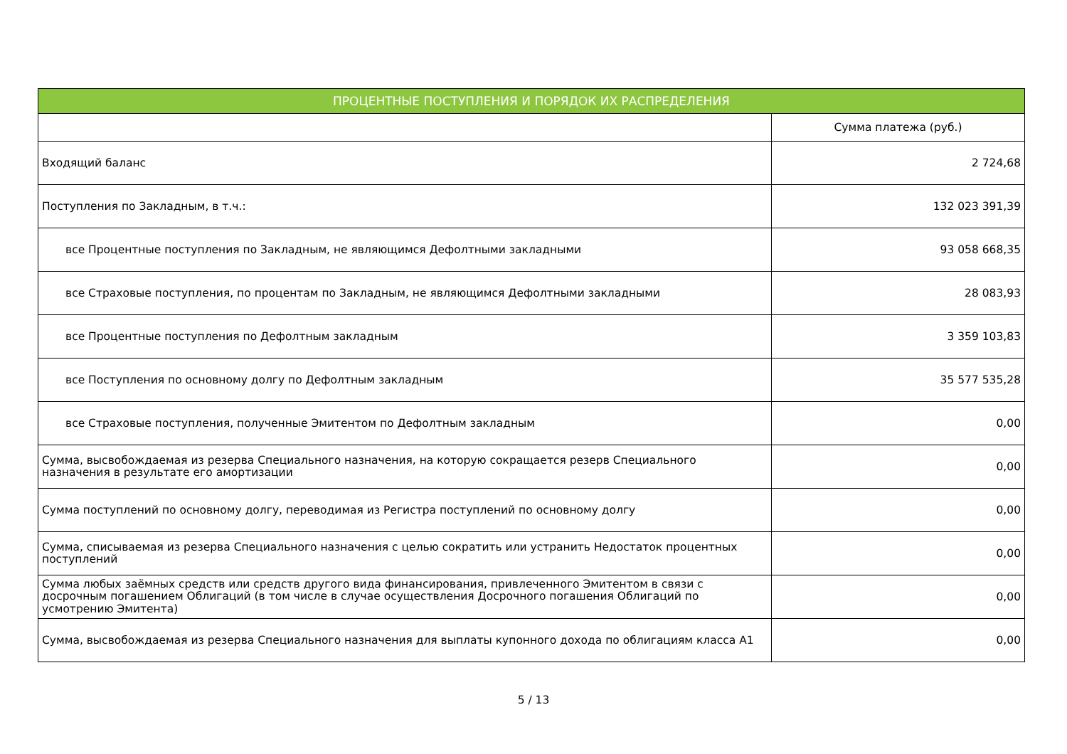| ПРОЦЕНТНЫЕ ПОСТУПЛЕНИЯ И ПОРЯДОК ИХ РАСПРЕДЕЛЕНИЯ | |
| --- | --- |
| | Сумма платежа (руб.) |
| Входящий баланс | 2 724,68 |
| Поступления по Закладным, в т.ч.: | 132 023 391,39 |
| все Процентные поступления по Закладным, не являющимся Дефолтными закладными | 93 058 668,35 |
| все Страховые поступления, по процентам по Закладным, не являющимся Дефолтными закладными | 28 083,93 |
| все Процентные поступления по Дефолтным закладным | 3 359 103,83 |
| все Поступления по основному долгу по Дефолтным закладным | 35 577 535,28 |
| все Страховые поступления, полученные Эмитентом по Дефолтным закладным | 0,00 |
| Сумма, высвобождаемая из резерва Специального назначения, на которую сокращается резерв Специального назначения в результате его амортизации | 0,00 |
| Сумма поступлений по основному долгу, переводимая из Регистра поступлений по основному долгу | 0,00 |
| Сумма, списываемая из резерва Специального назначения с целью сократить или устранить Недостаток процентных поступлений | 0,00 |
| Сумма любых заёмных средств или средств другого вида финансирования, привлеченного Эмитентом в связи с досрочным погашением Облигаций (в том числе в случае осуществления Досрочного погашения Облигаций по усмотрению Эмитента) | 0,00 |
| Сумма, высвобождаемая из резерва Специального назначения для выплаты купонного дохода по облигациям класса А1 | 0,00 |
5 / 13